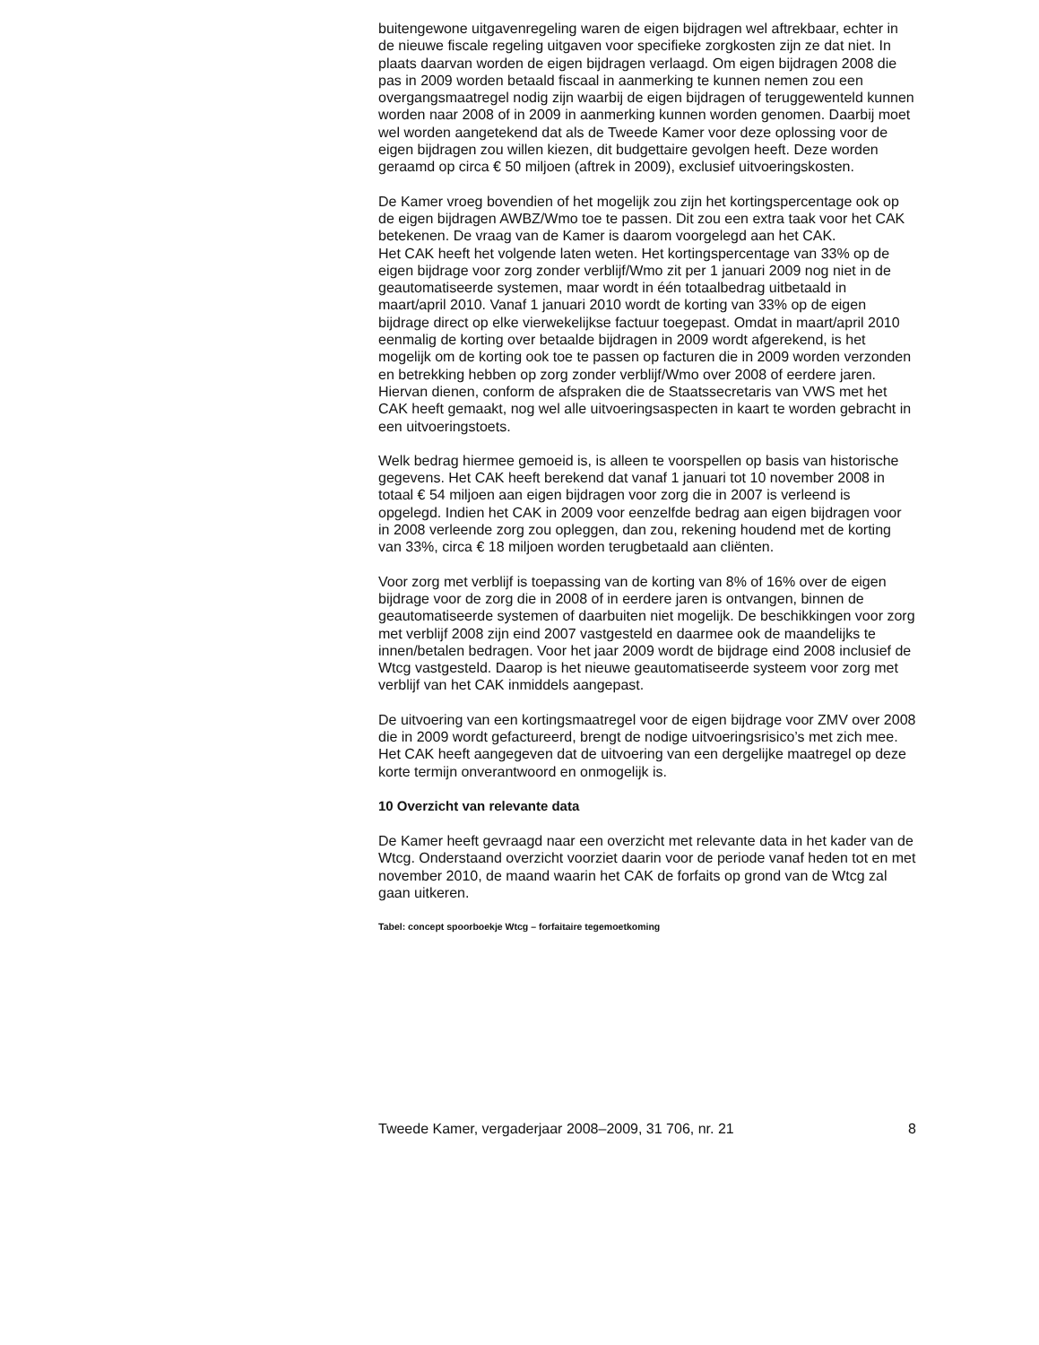buitengewone uitgavenregeling waren de eigen bijdragen wel aftrekbaar, echter in de nieuwe fiscale regeling uitgaven voor specifieke zorgkosten zijn ze dat niet. In plaats daarvan worden de eigen bijdragen verlaagd. Om eigen bijdragen 2008 die pas in 2009 worden betaald fiscaal in aanmerking te kunnen nemen zou een overgangsmaatregel nodig zijn waarbij de eigen bijdragen of teruggewenteld kunnen worden naar 2008 of in 2009 in aanmerking kunnen worden genomen. Daarbij moet wel worden aangetekend dat als de Tweede Kamer voor deze oplossing voor de eigen bijdragen zou willen kiezen, dit budgettaire gevolgen heeft. Deze worden geraamd op circa € 50 miljoen (aftrek in 2009), exclusief uitvoeringskosten.
De Kamer vroeg bovendien of het mogelijk zou zijn het kortingspercentage ook op de eigen bijdragen AWBZ/Wmo toe te passen. Dit zou een extra taak voor het CAK betekenen. De vraag van de Kamer is daarom voorgelegd aan het CAK.
Het CAK heeft het volgende laten weten. Het kortingspercentage van 33% op de eigen bijdrage voor zorg zonder verblijf/Wmo zit per 1 januari 2009 nog niet in de geautomatiseerde systemen, maar wordt in één totaalbedrag uitbetaald in maart/april 2010. Vanaf 1 januari 2010 wordt de korting van 33% op de eigen bijdrage direct op elke vierwekelijkse factuur toegepast. Omdat in maart/april 2010 eenmalig de korting over betaalde bijdragen in 2009 wordt afgerekend, is het mogelijk om de korting ook toe te passen op facturen die in 2009 worden verzonden en betrekking hebben op zorg zonder verblijf/Wmo over 2008 of eerdere jaren. Hiervan dienen, conform de afspraken die de Staatssecretaris van VWS met het CAK heeft gemaakt, nog wel alle uitvoeringsaspecten in kaart te worden gebracht in een uitvoeringstoets.
Welk bedrag hiermee gemoeid is, is alleen te voorspellen op basis van historische gegevens. Het CAK heeft berekend dat vanaf 1 januari tot 10 november 2008 in totaal € 54 miljoen aan eigen bijdragen voor zorg die in 2007 is verleend is opgelegd. Indien het CAK in 2009 voor eenzelfde bedrag aan eigen bijdragen voor in 2008 verleende zorg zou opleggen, dan zou, rekening houdend met de korting van 33%, circa € 18 miljoen worden terugbetaald aan cliënten.
Voor zorg met verblijf is toepassing van de korting van 8% of 16% over de eigen bijdrage voor de zorg die in 2008 of in eerdere jaren is ontvangen, binnen de geautomatiseerde systemen of daarbuiten niet mogelijk. De beschikkingen voor zorg met verblijf 2008 zijn eind 2007 vastgesteld en daarmee ook de maandelijks te innen/betalen bedragen. Voor het jaar 2009 wordt de bijdrage eind 2008 inclusief de Wtcg vastgesteld. Daarop is het nieuwe geautomatiseerde systeem voor zorg met verblijf van het CAK inmiddels aangepast.
De uitvoering van een kortingsmaatregel voor de eigen bijdrage voor ZMV over 2008 die in 2009 wordt gefactureerd, brengt de nodige uitvoeringsrisico’s met zich mee. Het CAK heeft aangegeven dat de uitvoering van een dergelijke maatregel op deze korte termijn onverantwoord en onmogelijk is.
10 Overzicht van relevante data
De Kamer heeft gevraagd naar een overzicht met relevante data in het kader van de Wtcg. Onderstaand overzicht voorziet daarin voor de periode vanaf heden tot en met november 2010, de maand waarin het CAK de forfaits op grond van de Wtcg zal gaan uitkeren.
Tabel: concept spoorboekje Wtcg – forfaitaire tegemoetkoming
Tweede Kamer, vergaderjaar 2008–2009, 31 706, nr. 21 8